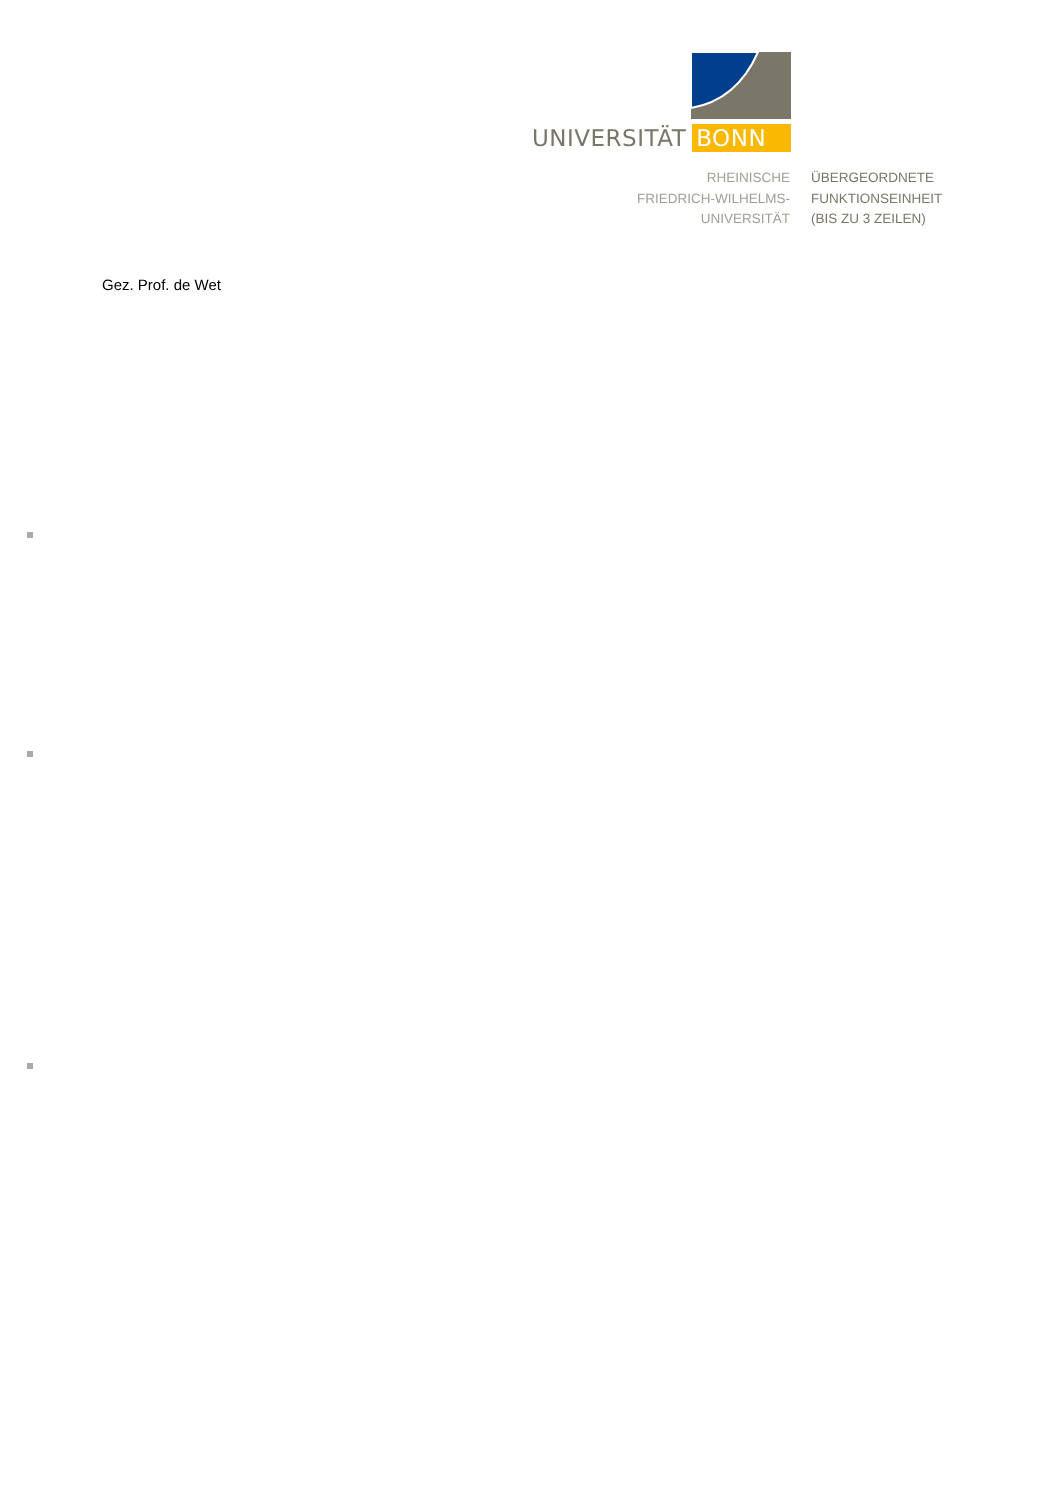UNIVERSITÄT BONN
RHEINISCHE
FRIEDRICH-WILHELMS-
UNIVERSITÄT
ÜBERGEORDNETE
FUNKTIONSEINHEIT
(BIS ZU 3 ZEILEN)
Gez. Prof. de Wet